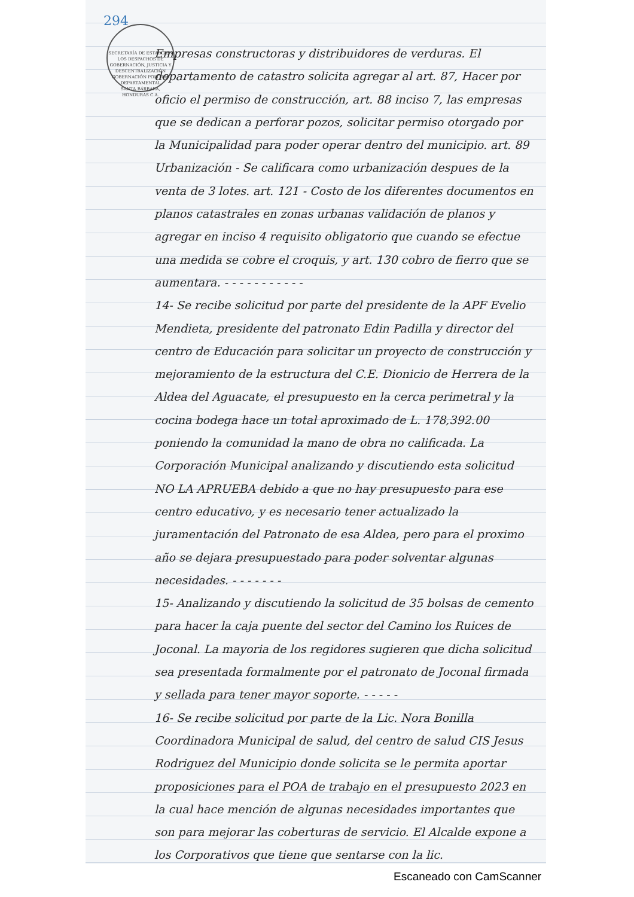294
SECRETARÍA DE ESTADO EN LOS DESPACHOS DE GOBERNACIÓN, JUSTICIA Y DESCENTRALIZACIÓN
GOBERNACIÓN POLITICA DEPARTAMENTAL
SANTA BÁRBARA, HONDURAS C.A.
Empresas constructoras y distribuidores de verduras. El departamento de catastro solicita agregar al art. 87, Hacer por oficio el permiso de construcción, art. 88 inciso 7, las empresas que se dedican a perforar pozos, solicitar permiso otorgado por la Municipalidad para poder operar dentro del municipio. art. 89 Urbanización - Se calificara como urbanización despues de la venta de 3 lotes. art. 121 - Costo de los diferentes documentos en planos catastrales en zonas urbanas validación de planos y agregar en inciso 4 requisito obligatorio que cuando se efectue una medida se cobre el croquis, y art. 130 cobro de fierro que se aumentara. - - - - - - - - - - -
14- Se recibe solicitud por parte del presidente de la APF Evelio Mendieta, presidente del patronato Edin Padilla y director del centro de Educación para solicitar un proyecto de construcción y mejoramiento de la estructura del C.E. Dionicio de Herrera de la Aldea del Aguacate, el presupuesto en la cerca perimetral y la cocina bodega hace un total aproximado de L. 178,392.00 poniendo la comunidad la mano de obra no calificada. La Corporación Municipal analizando y discutiendo esta solicitud NO LA APRUEBA debido a que no hay presupuesto para ese centro educativo, y es necesario tener actualizado la juramentación del Patronato de esa Aldea, pero para el proximo año se dejara presupuestado para poder solventar algunas necesidades. - - - - - - -
15- Analizando y discutiendo la solicitud de 35 bolsas de cemento para hacer la caja puente del sector del Camino los Ruices de Joconal. La mayoria de los regidores sugieren que dicha solicitud sea presentada formalmente por el patronato de Joconal firmada y sellada para tener mayor soporte. - - - - -
16- Se recibe solicitud por parte de la Lic. Nora Bonilla Coordinadora Municipal de salud, del centro de salud CIS Jesus Rodriguez del Municipio donde solicita se le permita aportar proposiciones para el POA de trabajo en el presupuesto 2023 en la cual hace mención de algunas necesidades importantes que son para mejorar las coberturas de servicio. El Alcalde expone a los Corporativos que tiene que sentarse con la lic.
Escaneado con CamScanner